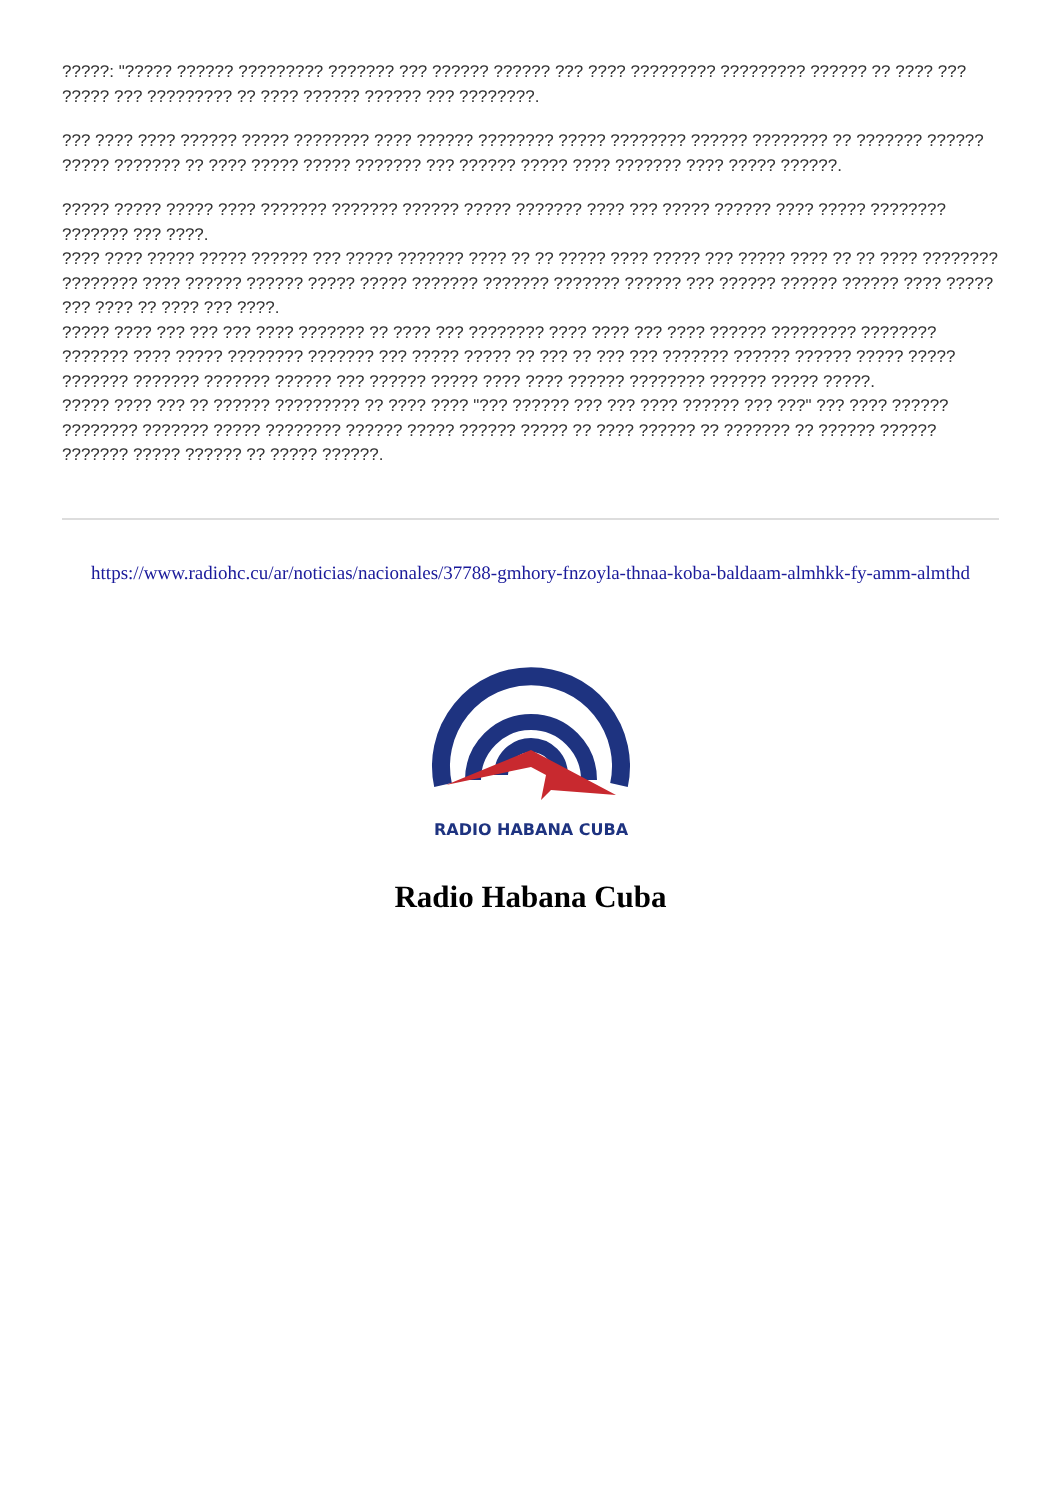?????: "????? ?????? ????????? ??????? ??? ?????? ?????? ??? ???? ????????? ????????? ?????? ?? ???? ??? ????? ??? ????????? ?? ???? ?????? ?????? ??? ????????.
??? ???? ???? ?????? ????? ???????? ???? ?????? ???????? ????? ???????? ?????? ???????? ?? ??????? ?????? ????? ??????? ?? ???? ????? ????? ??????? ??? ?????? ????? ???? ??????? ???? ????? ??????.
????? ????? ????? ???? ??????? ??????? ?????? ????? ??????? ???? ??? ????? ?????? ???? ????? ???????? ??????? ??? ????.
???? ???? ????? ????? ?????? ??? ????? ??????? ???? ?? ?? ????? ???? ????? ??? ????? ???? ?? ?? ???? ???????? ???????? ???? ?????? ?????? ????? ????? ??????? ??????? ??????? ?????? ??? ?????? ?????? ?????? ???? ????? ??? ???? ?? ???? ??? ????.
????? ???? ??? ??? ??? ???? ??????? ?? ???? ??? ???????? ???? ???? ??? ???? ?????? ????????? ???????? ??????? ???? ????? ???????? ??????? ??? ????? ????? ?? ??? ?? ??? ??? ??????? ?????? ?????? ????? ????? ??????? ??????? ??????? ?????? ??? ?????? ????? ???? ???? ?????? ???????? ?????? ????? ?????.
????? ???? ??? ?? ?????? ????????? ?? ???? ???? "??? ?????? ??? ??? ???? ?????? ??? ???" ??? ???? ?????? ???????? ??????? ????? ???????? ?????? ????? ?????? ????? ?? ???? ?????? ?? ??????? ?? ?????? ?????? ??????? ????? ?????? ?? ????? ??????.
https://www.radiohc.cu/ar/noticias/nacionales/37788-gmhory-fnzoyla-thnaa-koba-baldaam-almhkk-fy-amm-almthd
RADIO HABANA CUBA
Radio Habana Cuba